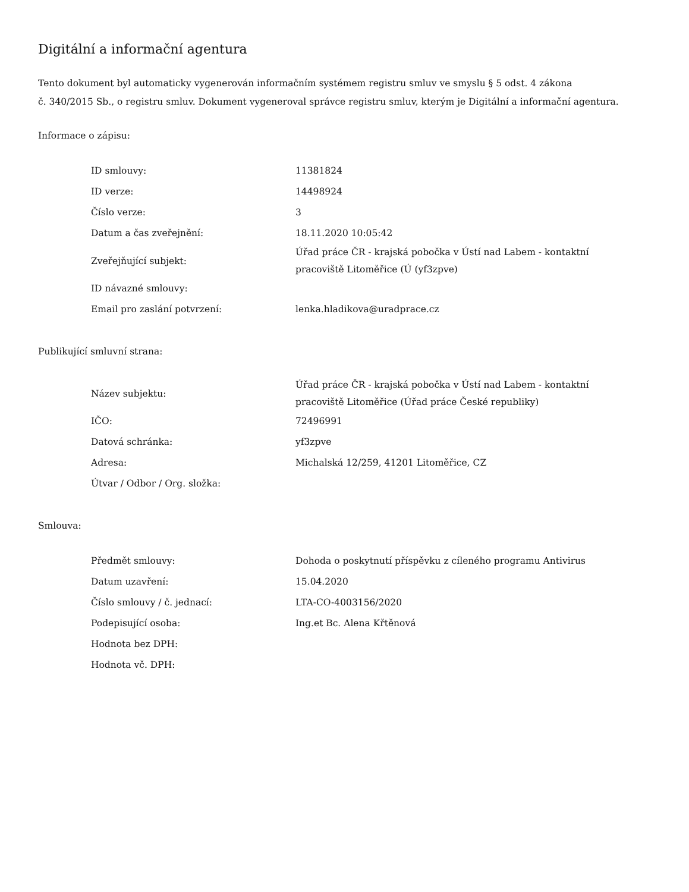Digitální a informační agentura
Tento dokument byl automaticky vygenerován informačním systémem registru smluv ve smyslu § 5 odst. 4 zákona
č. 340/2015 Sb., o registru smluv. Dokument vygeneroval správce registru smluv, kterým je Digitální a informační agentura.
Informace o zápisu:
| ID smlouvy: | 11381824 |
| ID verze: | 14498924 |
| Číslo verze: | 3 |
| Datum a čas zveřejnění: | 18.11.2020 10:05:42 |
| Zveřejňující subjekt: | Úřad práce ČR - krajská pobočka v Ústí nad Labem - kontaktní pracoviště Litoměřice (Ú (yf3zpve) |
| ID návazné smlouvy: | |
| Email pro zaslání potvrzení: | lenka.hladikova@uradprace.cz |
Publikující smluvní strana:
| Název subjektu: | Úřad práce ČR - krajská pobočka v Ústí nad Labem - kontaktní pracoviště Litoměřice (Úřad práce České republiky) |
| IČO: | 72496991 |
| Datová schránka: | yf3zpve |
| Adresa: | Michalská 12/259, 41201 Litoměřice, CZ |
| Útvar / Odbor / Org. složka: | |
Smlouva:
| Předmět smlouvy: | Dohoda o poskytnutí příspěvku z cíleného programu Antivirus |
| Datum uzavření: | 15.04.2020 |
| Číslo smlouvy / č. jednací: | LTA-CO-4003156/2020 |
| Podepisující osoba: | Ing.et Bc. Alena Křtěnová |
| Hodnota bez DPH: | |
| Hodnota vč. DPH: | |